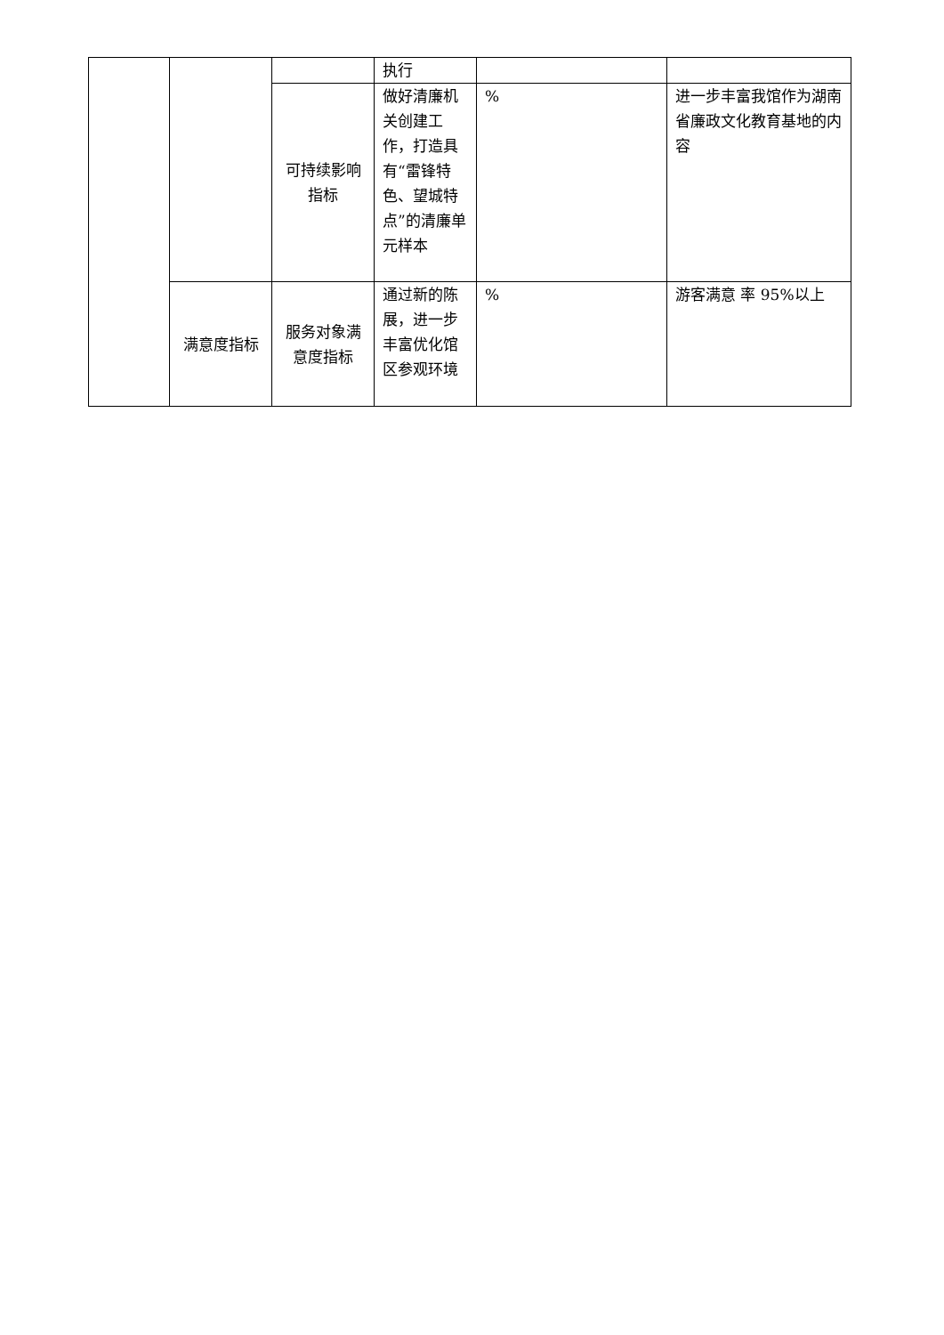| | | | 执行 | | |
| | | 可持续影响指标 | 做好清廉机关创建工作，打造具有“雷锋特色、望城特点”的清廉单元样本 | % | 进一步丰富我馆作为湖南省廉政文化教育基地的内容 |
| | 满意度指标 | 服务对象满意度指标 | 通过新的陈展，进一步丰富优化馆区参观环境 | % | 游客满意 率 95%以上 |